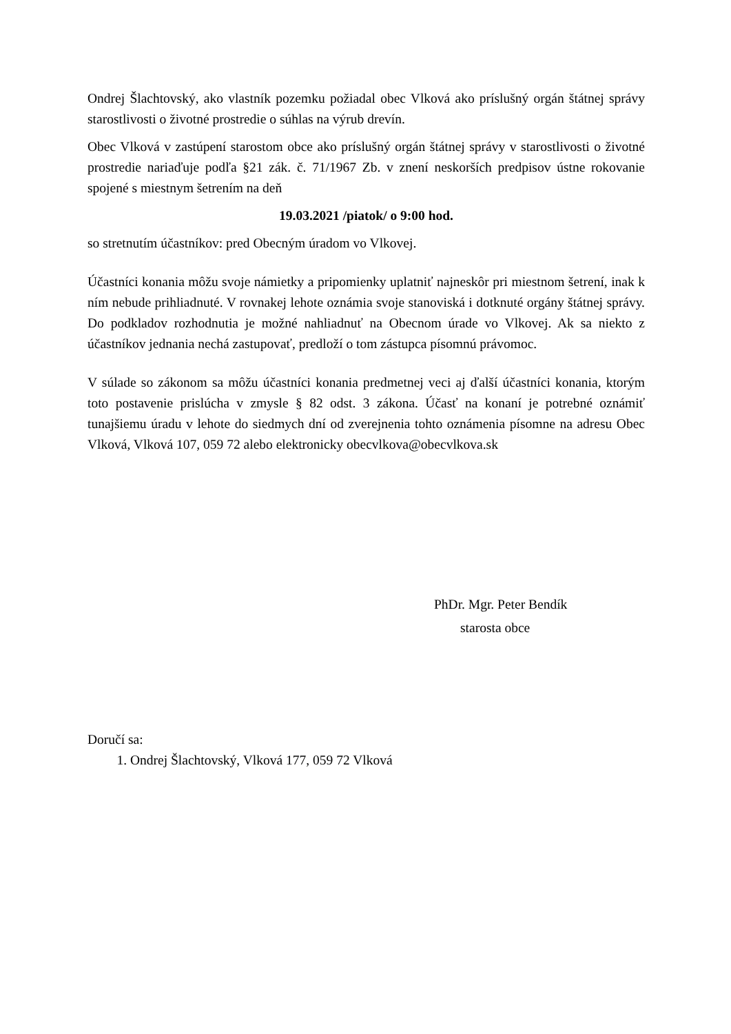Ondrej Šlachtovský, ako vlastník pozemku požiadal obec Vlková ako príslušný orgán štátnej správy starostlivosti o životné prostredie o súhlas na výrub drevín.
Obec Vlková v zastúpení starostom obce ako príslušný orgán štátnej správy v starostlivosti o životné prostredie nariaďuje podľa §21 zák. č. 71/1967 Zb. v znení neskorších predpisov ústne rokovanie spojené s miestnym šetrením na deň
19.03.2021 /piatok/ o 9:00 hod.
so stretnutím účastníkov: pred Obecným úradom vo Vlkovej.
Účastníci konania môžu svoje námietky a pripomienky uplatniť najneskôr pri miestnom šetrení, inak k ním nebude prihliadnuté. V rovnakej lehote oznámia svoje stanoviská i dotknuté orgány štátnej správy. Do podkladov rozhodnutia je možné nahliadnuť na Obecnom úrade vo Vlkovej. Ak sa niekto z účastníkov jednania nechá zastupovať, predloží o tom zástupca písomnú právomoc.
V súlade so zákonom sa môžu účastníci konania predmetnej veci aj ďalší účastníci konania, ktorým toto postavenie prislúcha v zmysle § 82 odst. 3 zákona. Účasť na konaní je potrebné oznámiť tunajšiemu úradu v lehote do siedmych dní od zverejnenia tohto oznámenia písomne na adresu Obec Vlková, Vlková 107, 059 72 alebo elektronicky obecvlkova@obecvlkova.sk
PhDr. Mgr. Peter Bendík
starosta obce
Doručí sa:
1. Ondrej Šlachtovský, Vlková 177, 059 72 Vlková